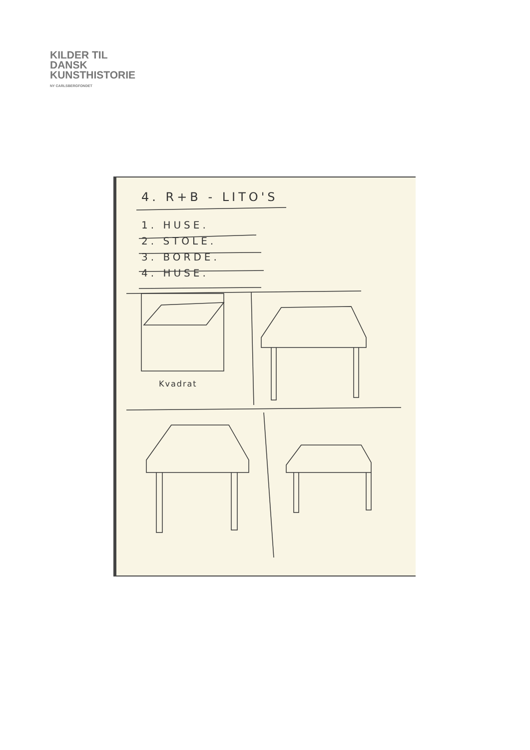KILDER TIL
DANSK
KUNSTHISTORIE
NY CARLSBERGFONDET
4. R+B - LITO'S
1. HUSE.
2. STOLE.
3. BORDE.
4. HUSE.
Kvadrat